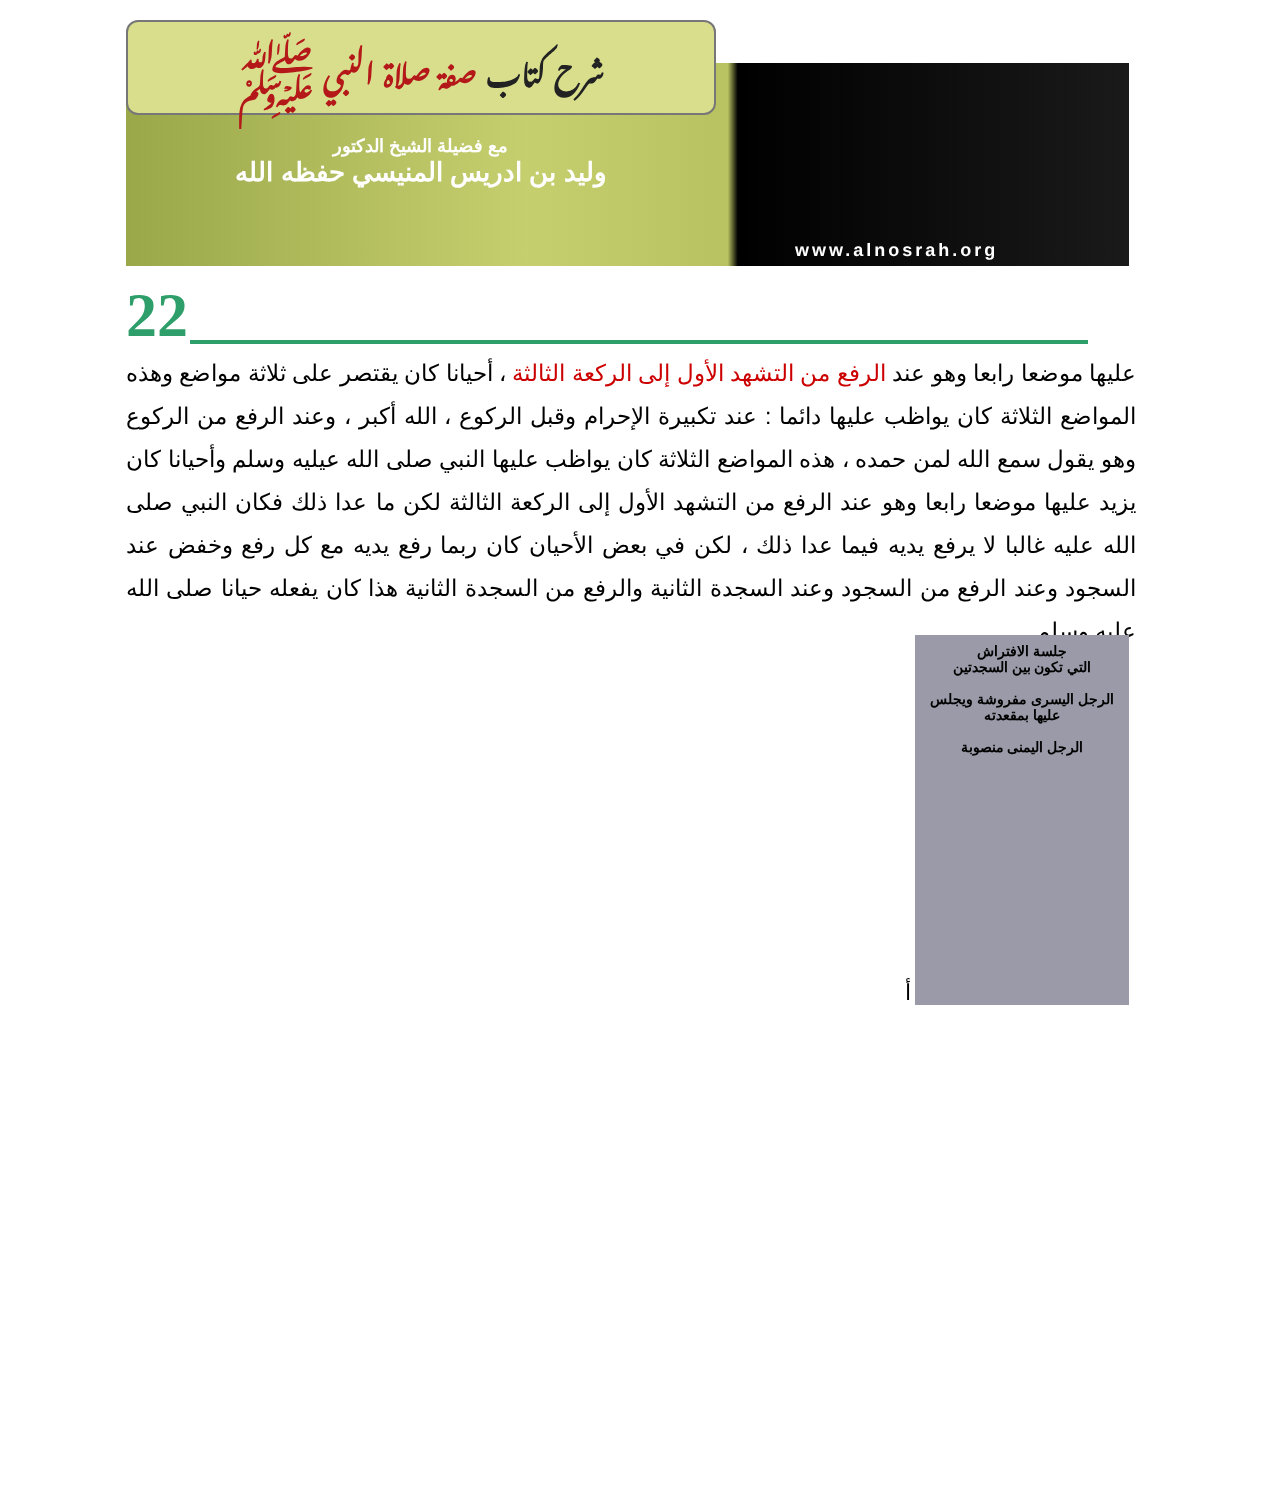شرح كتاب صفة صلاة النبي ﷺ
مع فضيلة الشيخ الدكتور
وليد بن ادريس المنيسي حفظه الله
www.alnosrah.org
22
عليها موضعا رابعا وهو عند الرفع من التشهد الأول إلى الركعة الثالثة ، أحيانا كان يقتصر على ثلاثة مواضع وهذه المواضع الثلاثة كان يواظب عليها دائما : عند تكبيرة الإحرام وقبل الركوع ، الله أكبر ، وعند الرفع من الركوع وهو يقول سمع الله لمن حمده ، هذه المواضع الثلاثة كان يواظب عليها النبي صلى الله عيليه وسلم وأحيانا كان يزيد عليها موضعا رابعا وهو عند الرفع من التشهد الأول إلى الركعة الثالثة لكن ما عدا ذلك فكان النبي صلى الله عليه غالبا لا يرفع يديه فيما عدا ذلك ، لكن في بعض الأحيان كان ربما رفع يديه مع كل رفع وخفض عند السجود وعند الرفع من السجود وعند السجدة الثانية والرفع من السجدة الثانية هذا كان يفعله حيانا صلى الله عليه وسلم .
جلسة الافتراش
التي تكون بين السجدتين
الرجل اليسرى مفروشة ويجلس عليها بمقعدته
الرجل اليمنى منصوبة
أ